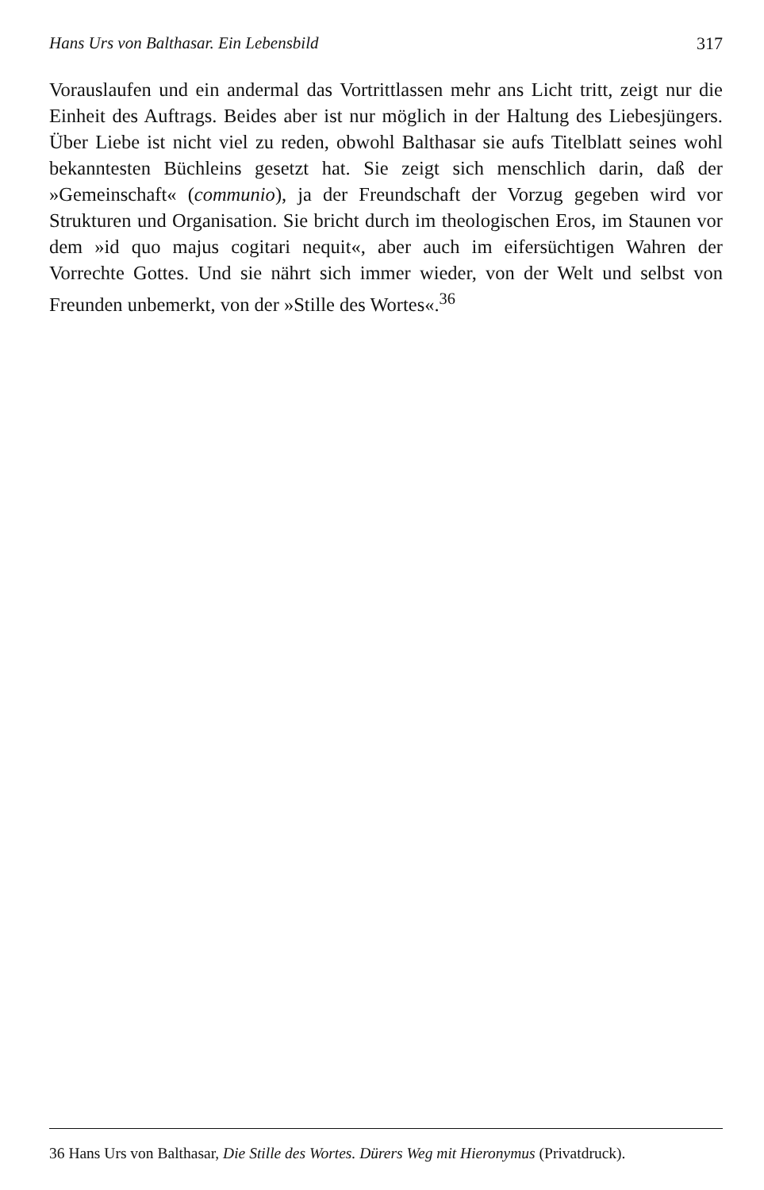Hans Urs von Balthasar. Ein Lebensbild 317
Vorauslaufen und ein andermal das Vortrittlassen mehr ans Licht tritt, zeigt nur die Einheit des Auftrags. Beides aber ist nur möglich in der Haltung des Liebesjüngers. Über Liebe ist nicht viel zu reden, obwohl Balthasar sie aufs Titelblatt seines wohl bekanntesten Büchleins gesetzt hat. Sie zeigt sich menschlich darin, daß der »Gemeinschaft« (communio), ja der Freundschaft der Vorzug gegeben wird vor Strukturen und Organisation. Sie bricht durch im theologischen Eros, im Staunen vor dem »id quo majus cogitari nequit«, aber auch im eifersüchtigen Wahren der Vorrechte Gottes. Und sie nährt sich immer wieder, von der Welt und selbst von Freunden unbemerkt, von der »Stille des Wortes«.<sup>36</sup>
36 Hans Urs von Balthasar, Die Stille des Wortes. Dürers Weg mit Hieronymus (Privatdruck).